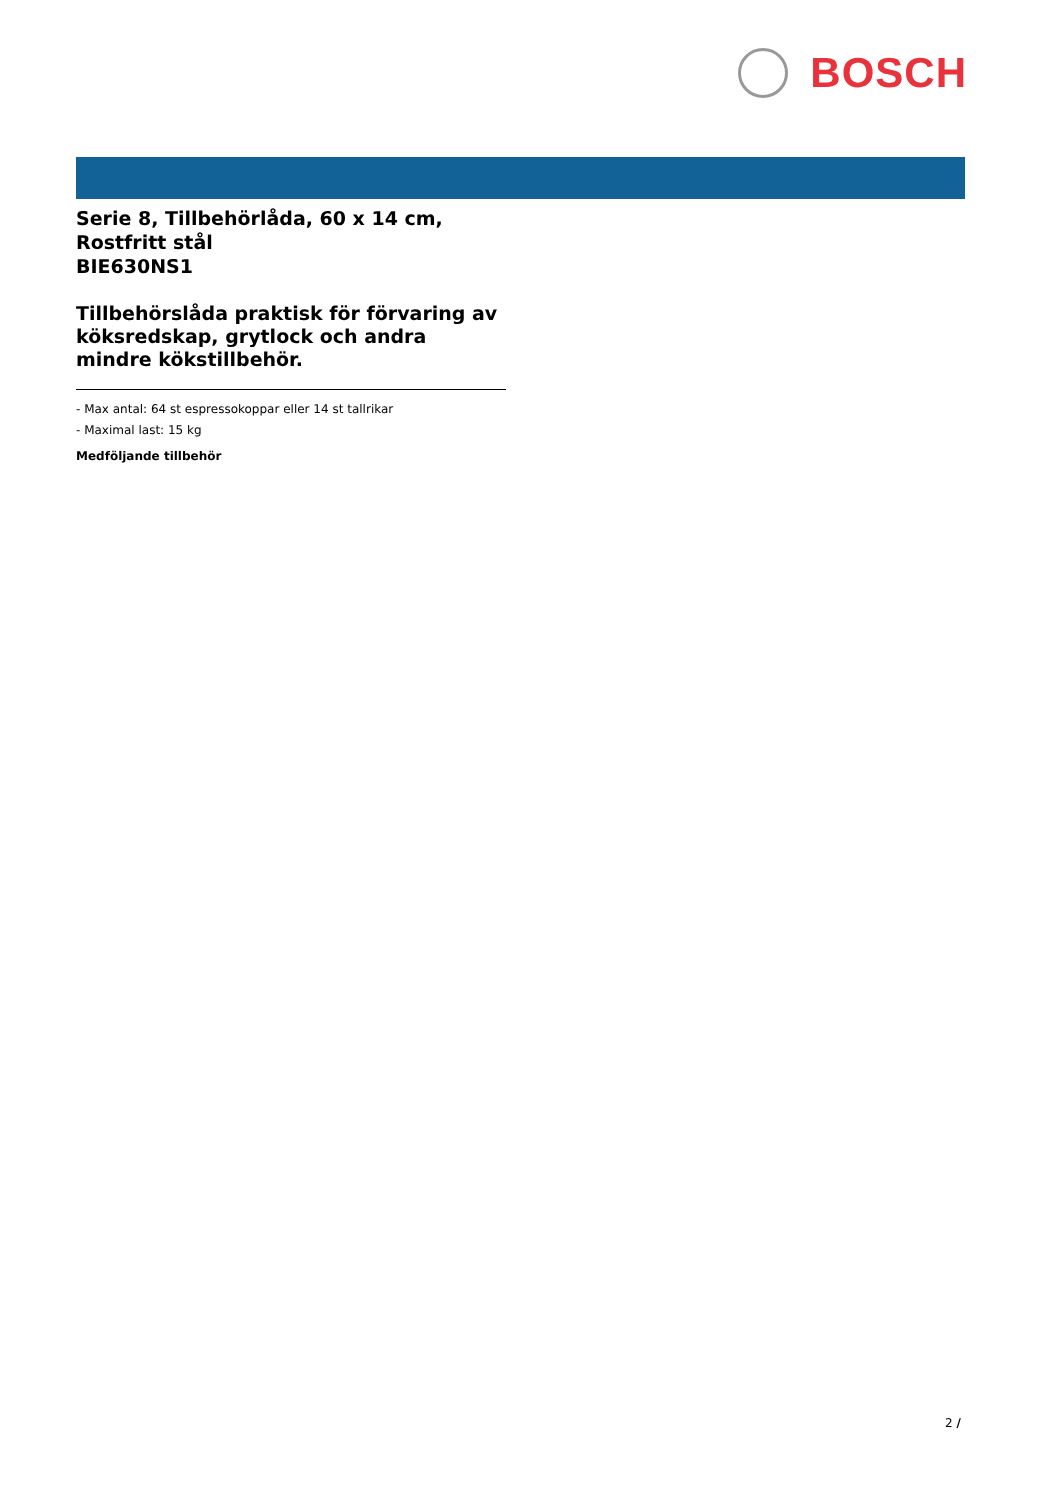BOSCH
Serie 8, Tillbehörlåda, 60 x 14 cm, Rostfritt stål
BIE630NS1
Tillbehörslåda praktisk för förvaring av köksredskap, grytlock och andra mindre kökstillbehör.
- Max antal: 64 st espressokoppar eller 14 st tallrikar
- Maximal last: 15 kg
Medföljande tillbehör
2 /